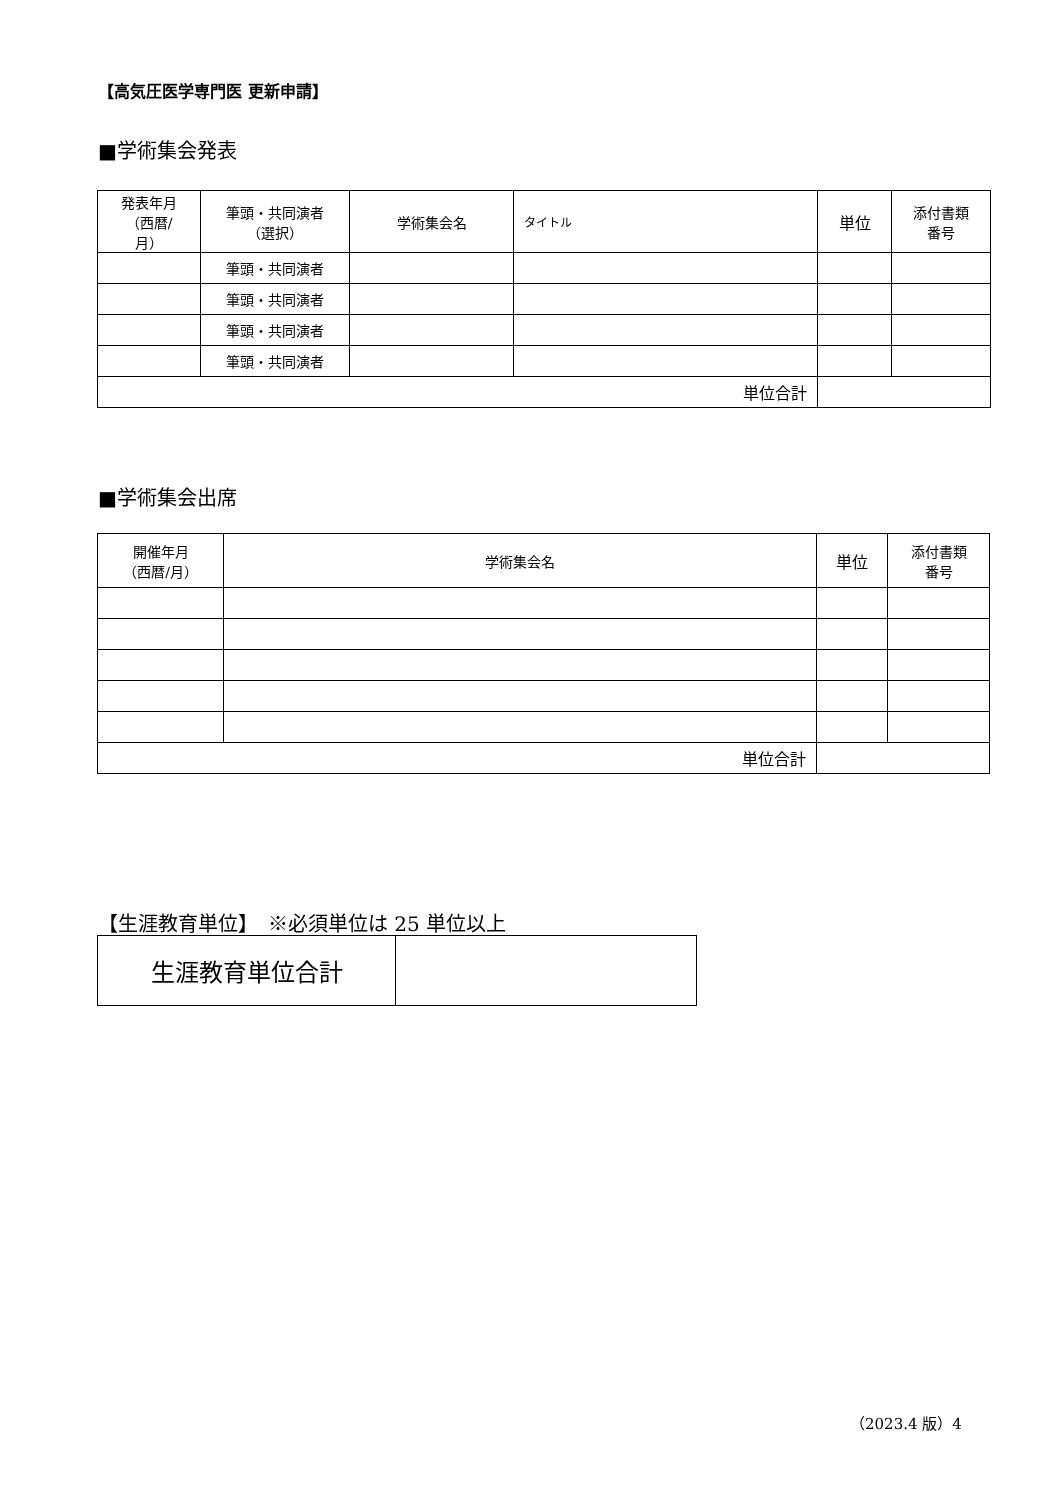【高気圧医学専門医 更新申請】
■学術集会発表
| 発表年月 （西暦/ 月） | 筆頭・共同演者 （選択） | 学術集会名 | タイトル | 単位 | 添付書類 番号 |
| --- | --- | --- | --- | --- | --- |
| | 筆頭・共同演者 | | | | |
| | 筆頭・共同演者 | | | | |
| | 筆頭・共同演者 | | | | |
| | 筆頭・共同演者 | | | | |
| 単位合計 | | | | | |
■学術集会出席
| 開催年月 （西暦/月） | 学術集会名 | 単位 | 添付書類 番号 |
| --- | --- | --- | --- |
| 単位合計 | | | |
【生涯教育単位】　※必須単位は 25 単位以上
| 生涯教育単位合計 | |
（2023.4 版）4